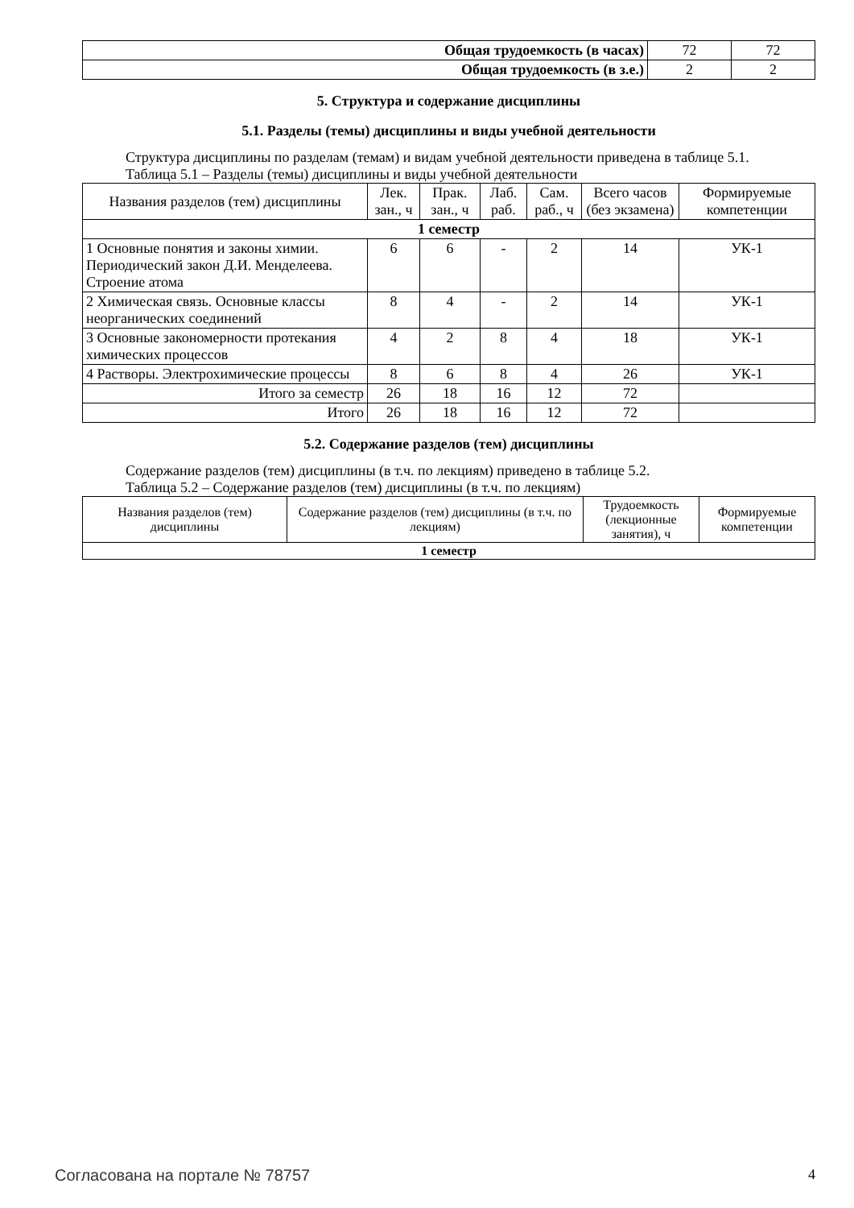| Общая трудоемкость (в часах) | 72 | 72 |
| Общая трудоемкость (в з.е.) | 2 | 2 |
5. Структура и содержание дисциплины
5.1. Разделы (темы) дисциплины и виды учебной деятельности
Структура дисциплины по разделам (темам) и видам учебной деятельности приведена в таблице 5.1.
Таблица 5.1 – Разделы (темы) дисциплины и виды учебной деятельности
| Названия разделов (тем) дисциплины | Лек. зан., ч | Прак. зан., ч | Лаб. раб. | Сам. раб., ч | Всего часов (без экзамена) | Формируемые компетенции |
| --- | --- | --- | --- | --- | --- | --- |
| 1 семестр | | | | | | |
| 1 Основные понятия и законы химии. Периодический закон Д.И. Менделеева. Строение атома | 6 | 6 | - | 2 | 14 | УК-1 |
| 2 Химическая связь. Основные классы неорганических соединений | 8 | 4 | - | 2 | 14 | УК-1 |
| 3 Основные закономерности протекания химических процессов | 4 | 2 | 8 | 4 | 18 | УК-1 |
| 4 Растворы. Электрохимические процессы | 8 | 6 | 8 | 4 | 26 | УК-1 |
| Итого за семестр | 26 | 18 | 16 | 12 | 72 | |
| Итого | 26 | 18 | 16 | 12 | 72 | |
5.2. Содержание разделов (тем) дисциплины
Содержание разделов (тем) дисциплины (в т.ч. по лекциям) приведено в таблице 5.2.
Таблица 5.2 – Содержание разделов (тем) дисциплины (в т.ч. по лекциям)
| Названия разделов (тем) дисциплины | Содержание разделов (тем) дисциплины (в т.ч. по лекциям) | Трудоемкость (лекционные занятия), ч | Формируемые компетенции |
| --- | --- | --- | --- |
| 1 семестр | | | |
Согласована на портале № 78757 4